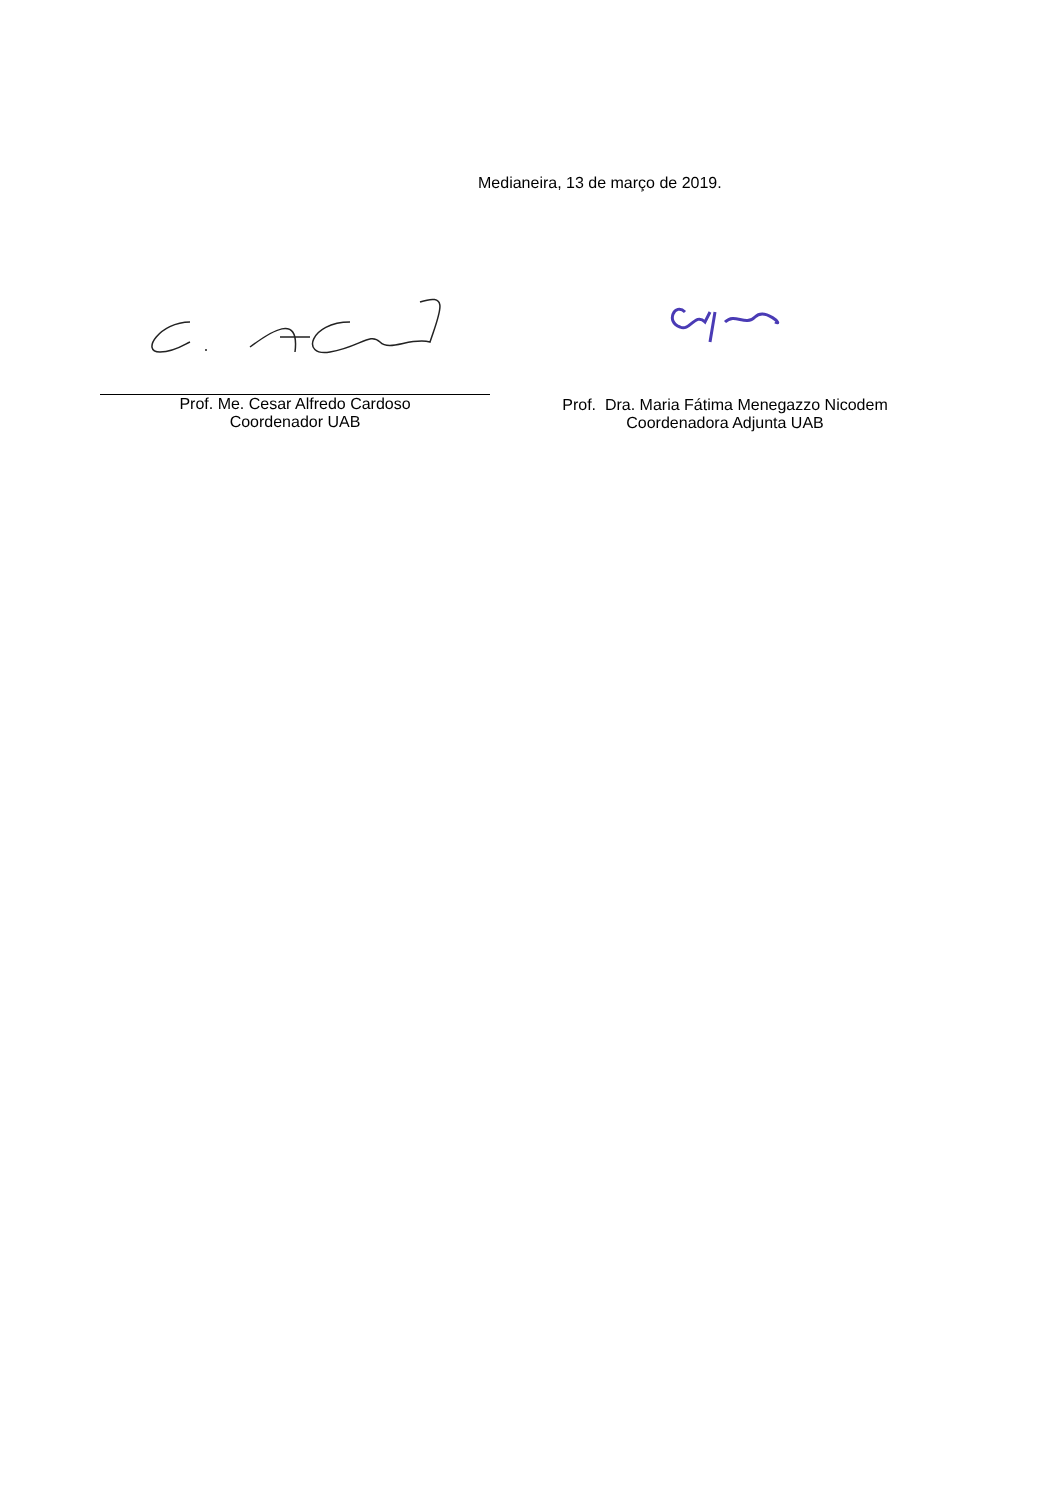Medianeira, 13 de março de 2019.
Prof. Me. Cesar Alfredo Cardoso
Coordenador UAB
Prof. Dra. Maria Fátima Menegazzo Nicodem
Coordenadora Adjunta UAB